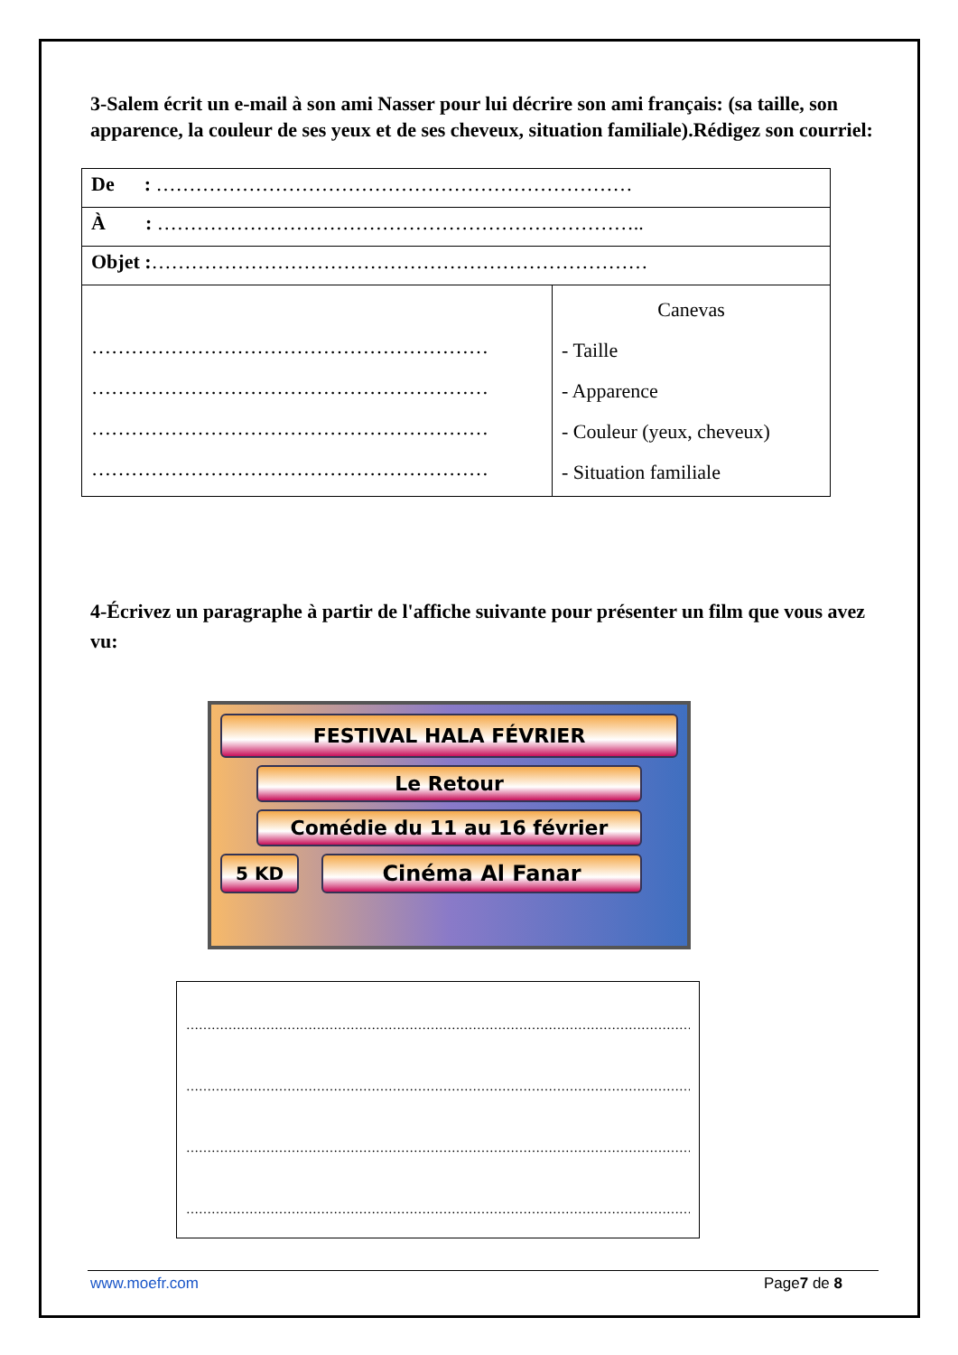3-Salem écrit un e-mail à son ami Nasser pour lui décrire son ami français: (sa taille, son apparence, la couleur de ses yeux et de ses cheveux, situation familiale).Rédigez son courriel:
| De : ……………………………………………………………… | |
| À : ……………………………………………………………….. | |
| Objet : ………………………………………………………………… | |
| …………………………………………………… …………………………………………………… …………………………………………………… …………………………………………………… | Canevas - Taille - Apparence - Couleur (yeux, cheveux) - Situation familiale |
4-Écrivez un paragraphe à partir de l'affiche suivante pour présenter un film que vous avez vu:
FESTIVAL HALA FÉVRIER
Le Retour
Comédie du 11 au 16 février
5 KD
Cinéma Al Fanar
……………………………………………………………………………………………………………………
……………………………………………………………………………………………………………………
……………………………………………………………………………………………………………………
……………………………………………………………………………………………………………………
www.moefr.com Page7 de 8